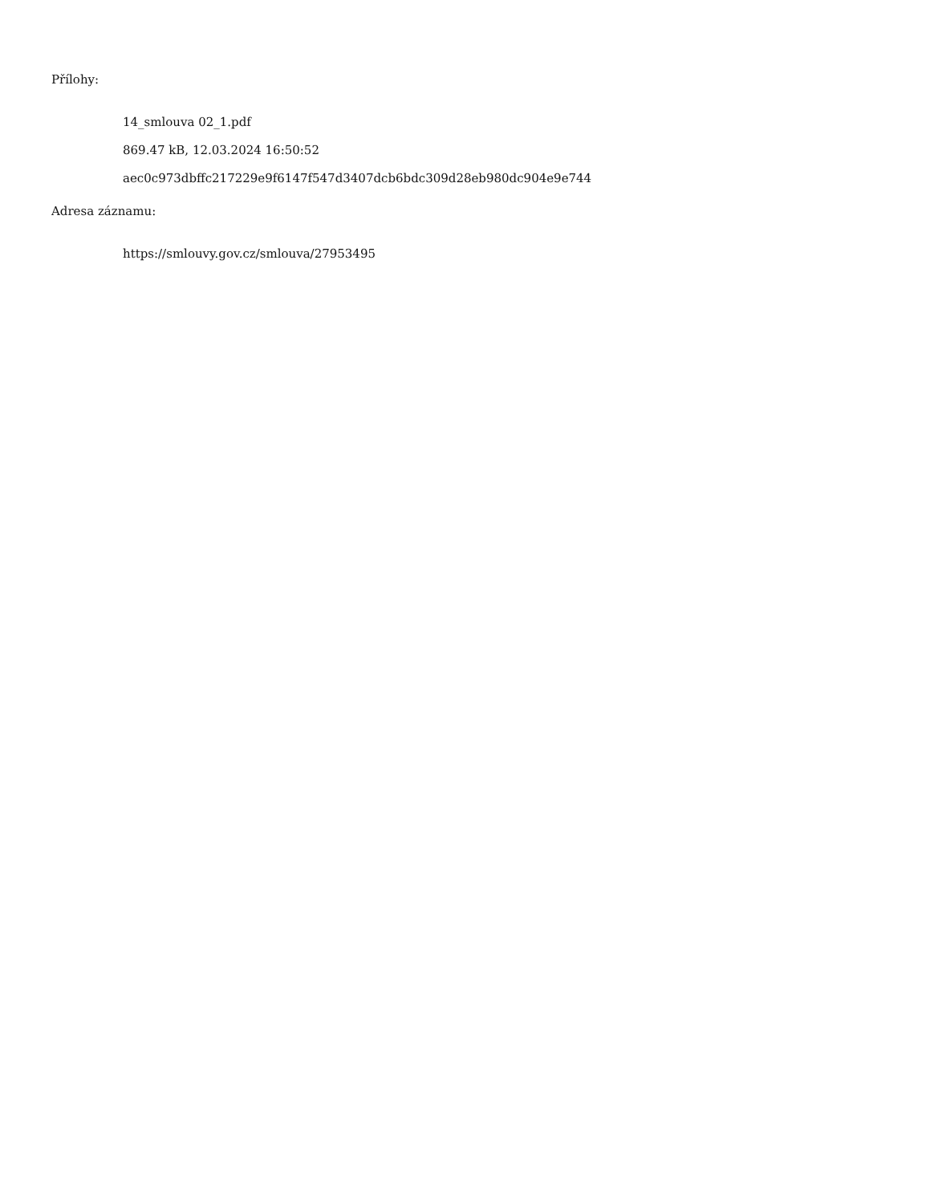Přílohy:
14_smlouva 02_1.pdf
869.47 kB, 12.03.2024 16:50:52
aec0c973dbffc217229e9f6147f547d3407dcb6bdc309d28eb980dc904e9e744
Adresa záznamu:
https://smlouvy.gov.cz/smlouva/27953495